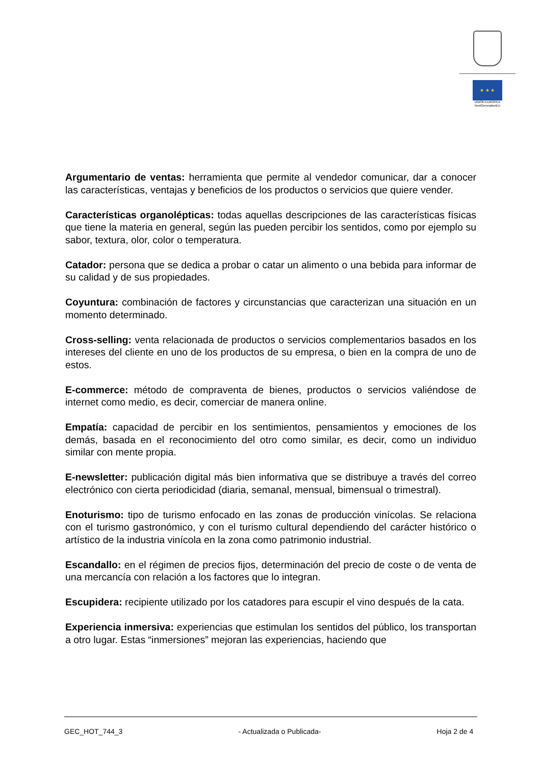★ ★ ★
UNIÓN EUROPEA
NextGenerationEU
Argumentario de ventas: herramienta que permite al vendedor comunicar, dar a conocer las características, ventajas y beneficios de los productos o servicios que quiere vender.
Características organolépticas: todas aquellas descripciones de las características físicas que tiene la materia en general, según las pueden percibir los sentidos, como por ejemplo su sabor, textura, olor, color o temperatura.
Catador: persona que se dedica a probar o catar un alimento o una bebida para informar de su calidad y de sus propiedades.
Coyuntura: combinación de factores y circunstancias que caracterizan una situación en un momento determinado.
Cross-selling: venta relacionada de productos o servicios complementarios basados en los intereses del cliente en uno de los productos de su empresa, o bien en la compra de uno de estos.
E-commerce: método de compraventa de bienes, productos o servicios valiéndose de internet como medio, es decir, comerciar de manera online.
Empatía: capacidad de percibir en los sentimientos, pensamientos y emociones de los demás, basada en el reconocimiento del otro como similar, es decir, como un individuo similar con mente propia.
E-newsletter: publicación digital más bien informativa que se distribuye a través del correo electrónico con cierta periodicidad (diaria, semanal, mensual, bimensual o trimestral).
Enoturismo: tipo de turismo enfocado en las zonas de producción vinícolas. Se relaciona con el turismo gastronómico, y con el turismo cultural dependiendo del carácter histórico o artístico de la industria vinícola en la zona como patrimonio industrial.
Escandallo: en el régimen de precios fijos, determinación del precio de coste o de venta de una mercancía con relación a los factores que lo integran.
Escupidera: recipiente utilizado por los catadores para escupir el vino después de la cata.
Experiencia inmersiva: experiencias que estimulan los sentidos del público, los transportan a otro lugar. Estas “inmersiones” mejoran las experiencias, haciendo que
GEC_HOT_744_3 - Actualizada o Publicada- Hoja 2 de 4